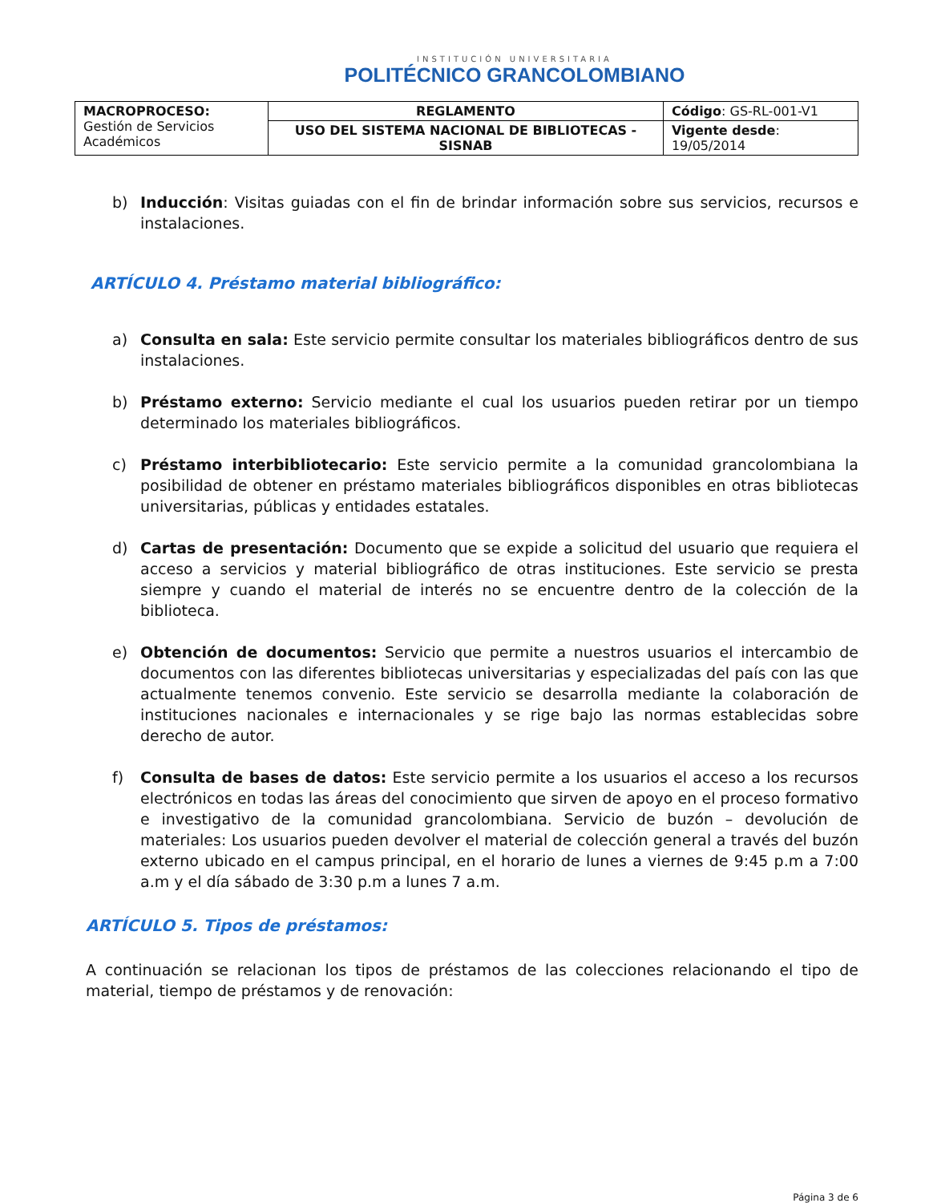INSTITUCIÓN UNIVERSITARIA
POLITÉCNICO GRANCOLOMBIANO
| MACROPROCESO: Gestión de Servicios Académicos | REGLAMENTO | Código : GS-RL-001-V1 |
| | USO DEL SISTEMA NACIONAL DE BIBLIOTECAS - SISNAB | Vigente desde : 19/05/2014 |
b) Inducción: Visitas guiadas con el fin de brindar información sobre sus servicios, recursos e instalaciones.
ARTÍCULO 4. Préstamo material bibliográfico:
a) Consulta en sala: Este servicio permite consultar los materiales bibliográficos dentro de sus instalaciones.
b) Préstamo externo: Servicio mediante el cual los usuarios pueden retirar por un tiempo determinado los materiales bibliográficos.
c) Préstamo interbibliotecario: Este servicio permite a la comunidad grancolombiana la posibilidad de obtener en préstamo materiales bibliográficos disponibles en otras bibliotecas universitarias, públicas y entidades estatales.
d) Cartas de presentación: Documento que se expide a solicitud del usuario que requiera el acceso a servicios y material bibliográfico de otras instituciones. Este servicio se presta siempre y cuando el material de interés no se encuentre dentro de la colección de la biblioteca.
e) Obtención de documentos: Servicio que permite a nuestros usuarios el intercambio de documentos con las diferentes bibliotecas universitarias y especializadas del país con las que actualmente tenemos convenio. Este servicio se desarrolla mediante la colaboración de instituciones nacionales e internacionales y se rige bajo las normas establecidas sobre derecho de autor.
f) Consulta de bases de datos: Este servicio permite a los usuarios el acceso a los recursos electrónicos en todas las áreas del conocimiento que sirven de apoyo en el proceso formativo e investigativo de la comunidad grancolombiana. Servicio de buzón – devolución de materiales: Los usuarios pueden devolver el material de colección general a través del buzón externo ubicado en el campus principal, en el horario de lunes a viernes de 9:45 p.m a 7:00 a.m y el día sábado de 3:30 p.m a lunes 7 a.m.
ARTÍCULO 5. Tipos de préstamos:
A continuación se relacionan los tipos de préstamos de las colecciones relacionando el tipo de material, tiempo de préstamos y de renovación:
Página 3 de 6